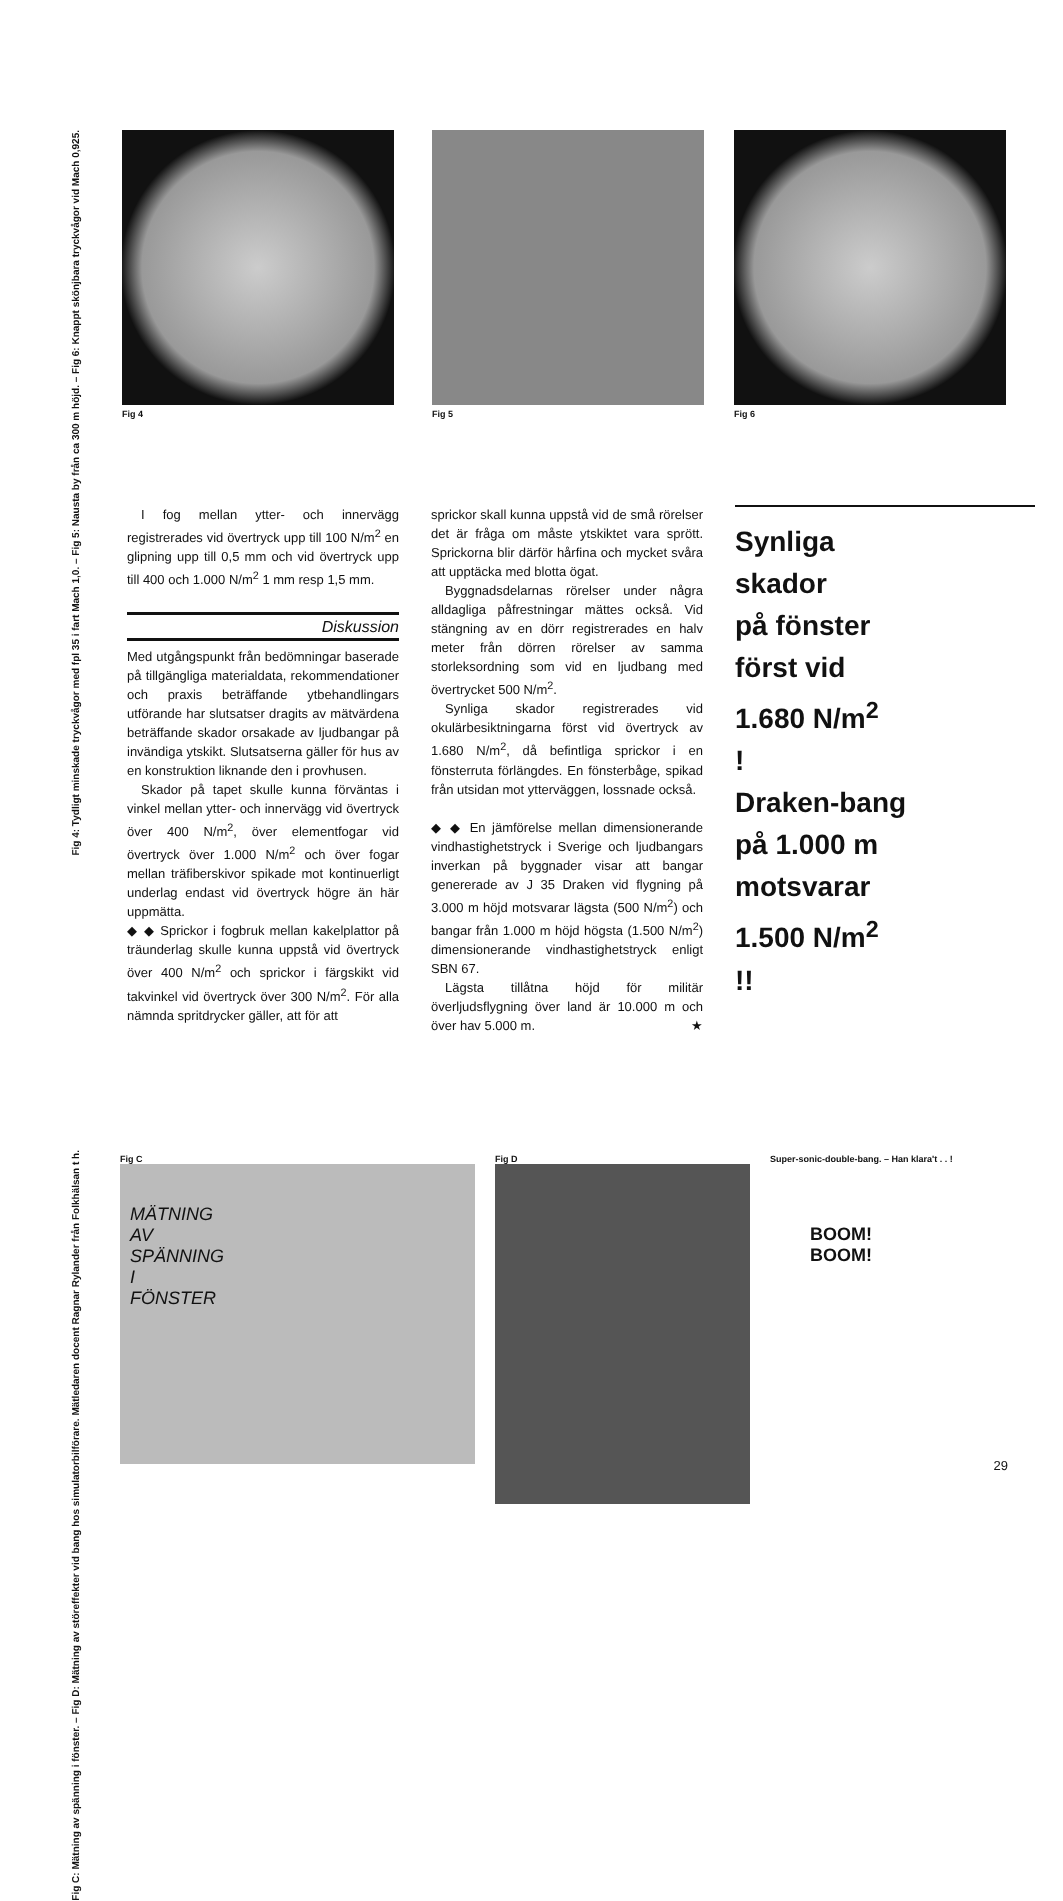Fig 4: Tydligt minskade tryckvågor med fpl 35 i fart Mach 1,0. – Fig 5: Nausta by från ca 300 m höjd. – Fig 6: Knappt skönjbara tryckvågor vid Mach 0,925.
Fig 4 Fig 5 Fig 6
I fog mellan ytter- och innervägg registrerades vid övertryck upp till 100 N/m<sup>2</sup> en glipning upp till 0,5 mm och vid övertryck upp till 400 och 1.000 N/m<sup>2</sup> 1 mm resp 1,5 mm.
Diskussion
Med utgångspunkt från bedömningar baserade på tillgängliga materialdata, rekommendationer och praxis beträffande ytbehandlingars utförande har slutsatser dragits av mätvärdena beträffande skador orsakade av ljudbangar på invändiga ytskikt. Slutsatserna gäller för hus av en konstruktion liknande den i provhusen.
Skador på tapet skulle kunna förväntas i vinkel mellan ytter- och innervägg vid övertryck över 400 N/m<sup>2</sup>, över elementfogar vid övertryck över 1.000 N/m<sup>2</sup> och över fogar mellan träfiberskivor spikade mot kontinuerligt underlag endast vid övertryck högre än här uppmätta.
◆ ◆ Sprickor i fogbruk mellan kakelplattor på träunderlag skulle kunna uppstå vid övertryck över 400 N/m<sup>2</sup> och sprickor i färgskikt vid takvinkel vid övertryck över 300 N/m<sup>2</sup>. För alla nämnda spritdrycker gäller, att för att
sprickor skall kunna uppstå vid de små rörelser det är fråga om måste ytskiktet vara sprött. Sprickorna blir därför hårfina och mycket svåra att upptäcka med blotta ögat.
Byggnadsdelarnas rörelser under några alldagliga påfrestningar mättes också. Vid stängning av en dörr registrerades en halv meter från dörren rörelser av samma storleksordning som vid en ljudbang med övertrycket 500 N/m<sup>2</sup>.
Synliga skador registrerades vid okulärbesiktningarna först vid övertryck av 1.680 N/m<sup>2</sup>, då befintliga sprickor i en fönsterruta förlängdes. En fönsterbåge, spikad från utsidan mot ytterväggen, lossnade också.
◆ ◆ En jämförelse mellan dimensionerande vindhastighetstryck i Sverige och ljudbangars inverkan på byggnader visar att bangar genererade av J 35 Draken vid flygning på 3.000 m höjd motsvarar lägsta (500 N/m<sup>2</sup>) och bangar från 1.000 m höjd högsta (1.500 N/m<sup>2</sup>) dimensionerande vindhastighetstryck enligt SBN 67.
Lägsta tillåtna höjd för militär överljudsflygning över land är 10.000 m och över hav 5.000 m. ★
Synliga
skador
på fönster
först vid
1.680 N/m<sup>2</sup>
!
Draken-bang
på 1.000 m
motsvarar
1.500 N/m<sup>2</sup>
!!
Fig C: Mätning av spänning i fönster. – Fig D: Mätning av störeffekter vid bang hos simulatorbilförare. Mätledaren docent Ragnar Rylander från Folkhälsan t h.
Fig C
MÄTNING
AV
SPÄNNING
I
FÖNSTER
Fig D Super-sonic-double-bang. – Han klara't . . !
BOOM!
BOOM!
29